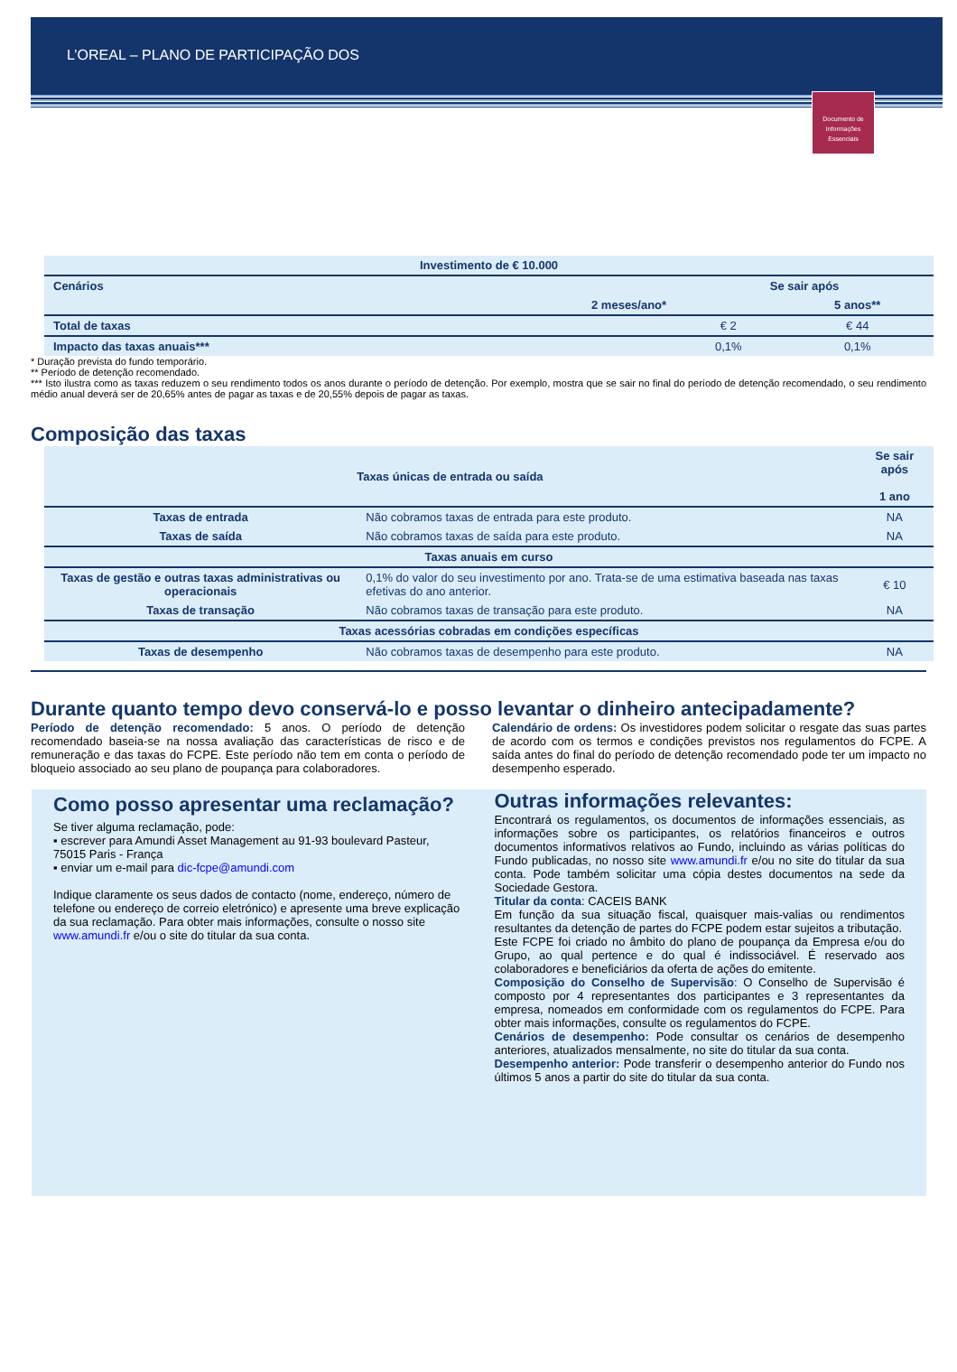L’OREAL – PLANO DE PARTICIPAÇÃO DOS
Documento de Informações Essenciais
| Investimento de € 10.000 | | | |
| --- | --- | --- | --- |
| Cenários | | Se sair após | |
| | 2 meses/ano* | | 5 anos** |
| Total de taxas | | € 2 | € 44 |
| Impacto das taxas anuais*** | | 0,1% | 0,1% |
* Duração prevista do fundo temporário.
** Período de detenção recomendado.
*** Isto ilustra como as taxas reduzem o seu rendimento todos os anos durante o período de detenção. Por exemplo, mostra que se sair no final do período de detenção recomendado, o seu rendimento médio anual deverá ser de 20,65% antes de pagar as taxas e de 20,55% depois de pagar as taxas.
Composição das taxas
| Taxas únicas de entrada ou saída | | Se sair após 1 ano |
| --- | --- | --- |
| Taxas de entrada | Não cobramos taxas de entrada para este produto. | NA |
| Taxas de saída | Não cobramos taxas de saída para este produto. | NA |
| Taxas anuais em curso | | |
| Taxas de gestão e outras taxas administrativas ou operacionais | 0,1% do valor do seu investimento por ano. Trata-se de uma estimativa baseada nas taxas efetivas do ano anterior. | € 10 |
| Taxas de transação | Não cobramos taxas de transação para este produto. | NA |
| Taxas acessórias cobradas em condições específicas | | |
| Taxas de desempenho | Não cobramos taxas de desempenho para este produto. | NA |
Durante quanto tempo devo conservá-lo e posso levantar o dinheiro antecipadamente?
Período de detenção recomendado: 5 anos. O período de detenção recomendado baseia-se na nossa avaliação das características de risco e de remuneração e das taxas do FCPE. Este período não tem em conta o período de bloqueio associado ao seu plano de poupança para colaboradores.
Calendário de ordens: Os investidores podem solicitar o resgate das suas partes de acordo com os termos e condições previstos nos regulamentos do FCPE. A saída antes do final do período de detenção recomendado pode ter um impacto no desempenho esperado.
Como posso apresentar uma reclamação?
Se tiver alguma reclamação, pode:
▪ escrever para Amundi Asset Management au 91-93 boulevard Pasteur, 75015 Paris - França
▪ enviar um e-mail para dic-fcpe@amundi.com
Indique claramente os seus dados de contacto (nome, endereço, número de telefone ou endereço de correio eletrónico) e apresente uma breve explicação da sua reclamação. Para obter mais informações, consulte o nosso site www.amundi.fr e/ou o site do titular da sua conta.
Outras informações relevantes:
Encontrará os regulamentos, os documentos de informações essenciais, as informações sobre os participantes, os relatórios financeiros e outros documentos informativos relativos ao Fundo, incluindo as várias políticas do Fundo publicadas, no nosso site www.amundi.fr e/ou no site do titular da sua conta. Pode também solicitar uma cópia destes documentos na sede da Sociedade Gestora.
Titular da conta: CACEIS BANK
Em função da sua situação fiscal, quaisquer mais-valias ou rendimentos resultantes da detenção de partes do FCPE podem estar sujeitos a tributação.
Este FCPE foi criado no âmbito do plano de poupança da Empresa e/ou do Grupo, ao qual pertence e do qual é indissociável. É reservado aos colaboradores e beneficiários da oferta de ações do emitente.
Composição do Conselho de Supervisão: O Conselho de Supervisão é composto por 4 representantes dos participantes e 3 representantes da empresa, nomeados em conformidade com os regulamentos do FCPE. Para obter mais informações, consulte os regulamentos do FCPE.
Cenários de desempenho: Pode consultar os cenários de desempenho anteriores, atualizados mensalmente, no site do titular da sua conta.
Desempenho anterior: Pode transferir o desempenho anterior do Fundo nos últimos 5 anos a partir do site do titular da sua conta.